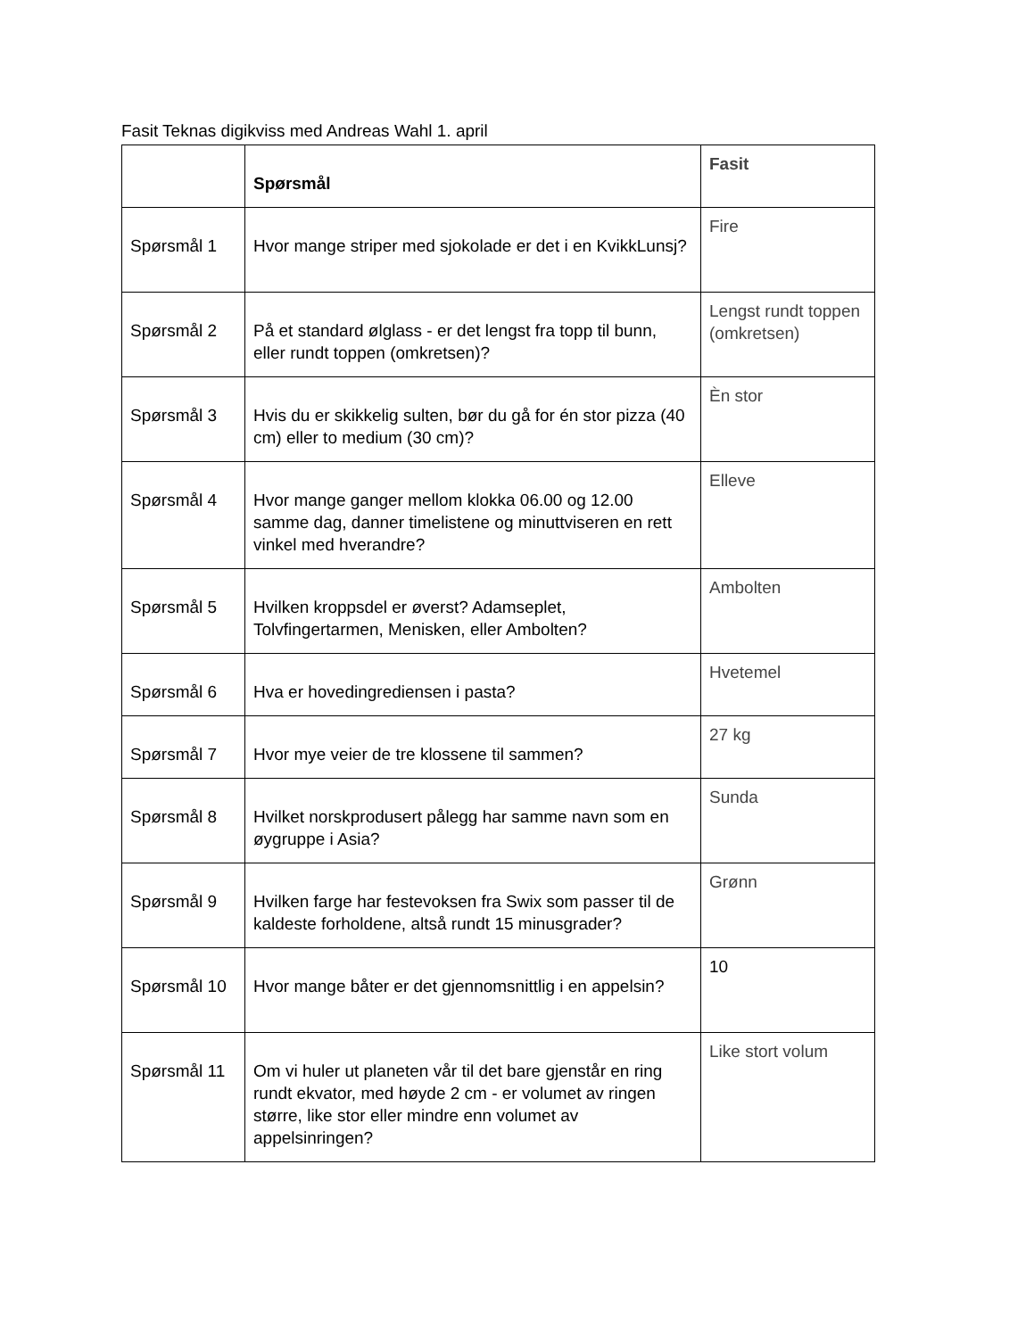Fasit Teknas digikviss med Andreas Wahl 1. april
| | Spørsmål | Fasit |
| --- | --- | --- |
| Spørsmål 1 | Hvor mange striper med sjokolade er det i en KvikkLunsj? | Fire |
| Spørsmål 2 | På et standard ølglass - er det lengst fra topp til bunn, eller rundt toppen (omkretsen)? | Lengst rundt toppen (omkretsen) |
| Spørsmål 3 | Hvis du er skikkelig sulten, bør du gå for én stor pizza (40 cm) eller to medium (30 cm)? | Èn stor |
| Spørsmål 4 | Hvor mange ganger mellom klokka 06.00 og 12.00 samme dag, danner timelistene og minuttviseren en rett vinkel med hverandre? | Elleve |
| Spørsmål 5 | Hvilken kroppsdel er øverst? Adamseplet, Tolvfingertarmen, Menisken, eller Ambolten? | Ambolten |
| Spørsmål 6 | Hva er hovedingrediensen i pasta? | Hvetemel |
| Spørsmål 7 | Hvor mye veier de tre klossene til sammen? | 27 kg |
| Spørsmål 8 | Hvilket norskprodusert pålegg har samme navn som en øygruppe i Asia? | Sunda |
| Spørsmål 9 | Hvilken farge har festevoksen fra Swix som passer til de kaldeste forholdene, altså rundt 15 minusgrader? | Grønn |
| Spørsmål 10 | Hvor mange båter er det gjennomsnittlig i en appelsin? | 10 |
| Spørsmål 11 | Om vi huler ut planeten vår til det bare gjenstår en ring rundt ekvator, med høyde 2 cm - er volumet av ringen større, like stor eller mindre enn volumet av appelsinringen? | Like stort volum |